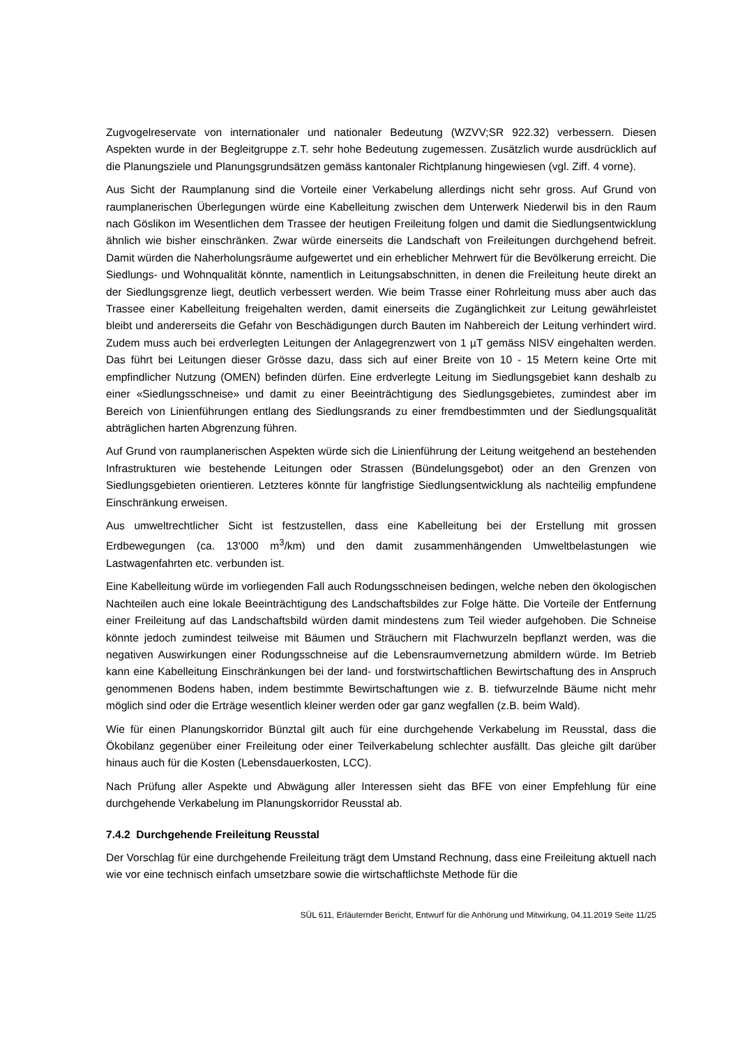Zugvogelreservate von internationaler und nationaler Bedeutung (WZVV;SR 922.32) verbessern. Diesen Aspekten wurde in der Begleitgruppe z.T. sehr hohe Bedeutung zugemessen. Zusätzlich wurde ausdrücklich auf die Planungsziele und Planungsgrundsätzen gemäss kantonaler Richtplanung hingewiesen (vgl. Ziff. 4 vorne).
Aus Sicht der Raumplanung sind die Vorteile einer Verkabelung allerdings nicht sehr gross. Auf Grund von raumplanerischen Überlegungen würde eine Kabelleitung zwischen dem Unterwerk Niederwil bis in den Raum nach Göslikon im Wesentlichen dem Trassee der heutigen Freileitung folgen und damit die Siedlungsentwicklung ähnlich wie bisher einschränken. Zwar würde einerseits die Landschaft von Freileitungen durchgehend befreit. Damit würden die Naherholungsräume aufgewertet und ein erheblicher Mehrwert für die Bevölkerung erreicht. Die Siedlungs- und Wohnqualität könnte, namentlich in Leitungsabschnitten, in denen die Freileitung heute direkt an der Siedlungsgrenze liegt, deutlich verbessert werden. Wie beim Trasse einer Rohrleitung muss aber auch das Trassee einer Kabelleitung freigehalten werden, damit einerseits die Zugänglichkeit zur Leitung gewährleistet bleibt und andererseits die Gefahr von Beschädigungen durch Bauten im Nahbereich der Leitung verhindert wird. Zudem muss auch bei erdverlegten Leitungen der Anlagegrenzwert von 1 µT gemäss NISV eingehalten werden. Das führt bei Leitungen dieser Grösse dazu, dass sich auf einer Breite von 10 - 15 Metern keine Orte mit empfindlicher Nutzung (OMEN) befinden dürfen. Eine erdverlegte Leitung im Siedlungsgebiet kann deshalb zu einer «Siedlungsschneise» und damit zu einer Beeinträchtigung des Siedlungsgebietes, zumindest aber im Bereich von Linienführungen entlang des Siedlungsrands zu einer fremdbestimmten und der Siedlungsqualität abträglichen harten Abgrenzung führen.
Auf Grund von raumplanerischen Aspekten würde sich die Linienführung der Leitung weitgehend an bestehenden Infrastrukturen wie bestehende Leitungen oder Strassen (Bündelungsgebot) oder an den Grenzen von Siedlungsgebieten orientieren. Letzteres könnte für langfristige Siedlungsentwicklung als nachteilig empfundene Einschränkung erweisen.
Aus umweltrechtlicher Sicht ist festzustellen, dass eine Kabelleitung bei der Erstellung mit grossen Erdbewegungen (ca. 13'000 m<sup>3</sup>/km) und den damit zusammenhängenden Umweltbelastungen wie Lastwagenfahrten etc. verbunden ist.
Eine Kabelleitung würde im vorliegenden Fall auch Rodungsschneisen bedingen, welche neben den ökologischen Nachteilen auch eine lokale Beeinträchtigung des Landschaftsbildes zur Folge hätte. Die Vorteile der Entfernung einer Freileitung auf das Landschaftsbild würden damit mindestens zum Teil wieder aufgehoben. Die Schneise könnte jedoch zumindest teilweise mit Bäumen und Sträuchern mit Flachwurzeln bepflanzt werden, was die negativen Auswirkungen einer Rodungsschneise auf die Lebensraumvernetzung abmildern würde. Im Betrieb kann eine Kabelleitung Einschränkungen bei der land- und forstwirtschaftlichen Bewirtschaftung des in Anspruch genommenen Bodens haben, indem bestimmte Bewirtschaftungen wie z. B. tiefwurzelnde Bäume nicht mehr möglich sind oder die Erträge wesentlich kleiner werden oder gar ganz wegfallen (z.B. beim Wald).
Wie für einen Planungskorridor Bünztal gilt auch für eine durchgehende Verkabelung im Reusstal, dass die Ökobilanz gegenüber einer Freileitung oder einer Teilverkabelung schlechter ausfällt. Das gleiche gilt darüber hinaus auch für die Kosten (Lebensdauerkosten, LCC).
Nach Prüfung aller Aspekte und Abwägung aller Interessen sieht das BFE von einer Empfehlung für eine durchgehende Verkabelung im Planungskorridor Reusstal ab.
7.4.2 Durchgehende Freileitung Reusstal
Der Vorschlag für eine durchgehende Freileitung trägt dem Umstand Rechnung, dass eine Freileitung aktuell nach wie vor eine technisch einfach umsetzbare sowie die wirtschaftlichste Methode für die
SÜL 611, Erläuternder Bericht, Entwurf für die Anhörung und Mitwirkung, 04.11.2019 Seite 11/25